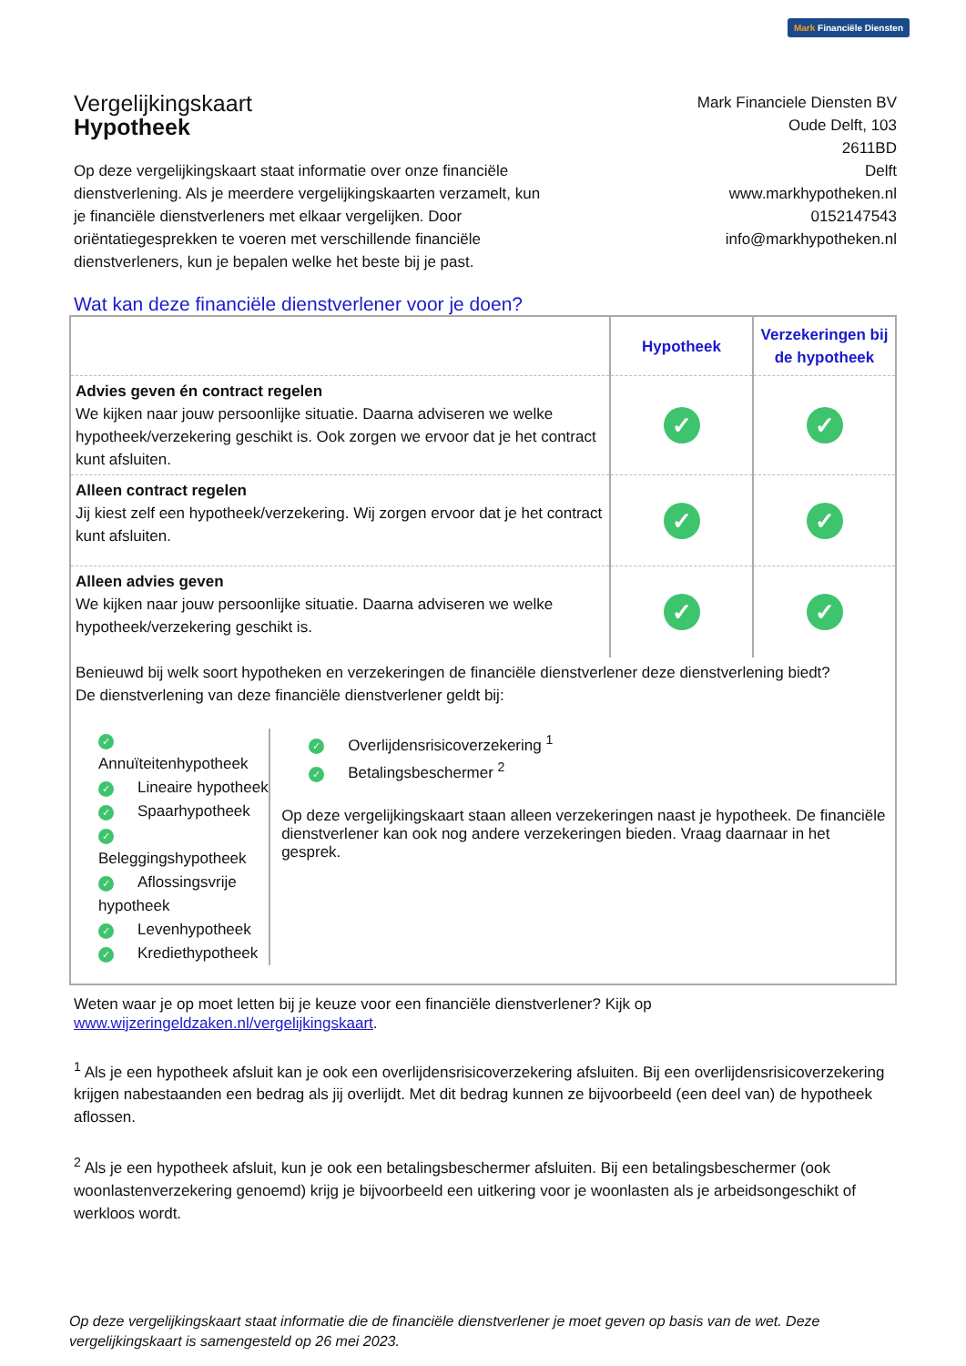Mark Financiële Diensten
Vergelijkingskaart
Hypotheek
Mark Financiele Diensten BV
Oude Delft, 103
2611BD
Delft
www.markhypotheken.nl
0152147543
info@markhypotheken.nl
Op deze vergelijkingskaart staat informatie over onze financiële dienstverlening. Als je meerdere vergelijkingskaarten verzamelt, kun je financiële dienstverleners met elkaar vergelijken. Door oriëntatiegesprekken te voeren met verschillende financiële dienstverleners, kun je bepalen welke het beste bij je past.
Wat kan deze financiële dienstverlener voor je doen?
| | Hypotheek | Verzekeringen bij de hypotheek |
| --- | --- | --- |
| Advies geven én contract regelen We kijken naar jouw persoonlijke situatie. Daarna adviseren we welke hypotheek/verzekering geschikt is. Ook zorgen we ervoor dat je het contract kunt afsluiten. | ✓ | ✓ |
| Alleen contract regelen Jij kiest zelf een hypotheek/verzekering. Wij zorgen ervoor dat je het contract kunt afsluiten. | ✓ | ✓ |
| Alleen advies geven We kijken naar jouw persoonlijke situatie. Daarna adviseren we welke hypotheek/verzekering geschikt is. | ✓ | ✓ |
Benieuwd bij welk soort hypotheken en verzekeringen de financiële dienstverlener deze dienstverlening biedt?
De dienstverlening van deze financiële dienstverlener geldt bij:
✓ Annuïteitenhypotheek
✓ Lineaire hypotheek
✓ Spaarhypotheek
✓ Beleggingshypotheek
✓ Aflossingsvrije hypotheek
✓ Levenhypotheek
✓ Krediethypotheek
✓ Overlijdensrisicoverzekering <sup>1</sup>
✓ Betalingsbeschermer <sup>2</sup>
Op deze vergelijkingskaart staan alleen verzekeringen naast je hypotheek. De financiële dienstverlener kan ook nog andere verzekeringen bieden. Vraag daarnaar in het gesprek.
Weten waar je op moet letten bij je keuze voor een financiële dienstverlener? Kijk op
www.wijzeringeldzaken.nl/vergelijkingskaart.
<sup>1</sup> Als je een hypotheek afsluit kan je ook een overlijdensrisicoverzekering afsluiten. Bij een overlijdensrisicoverzekering krijgen nabestaanden een bedrag als jij overlijdt. Met dit bedrag kunnen ze bijvoorbeeld (een deel van) de hypotheek aflossen.
<sup>2</sup> Als je een hypotheek afsluit, kun je ook een betalingsbeschermer afsluiten. Bij een betalingsbeschermer (ook woonlastenverzekering genoemd) krijg je bijvoorbeeld een uitkering voor je woonlasten als je arbeidsongeschikt of werkloos wordt.
Op deze vergelijkingskaart staat informatie die de financiële dienstverlener je moet geven op basis van de wet. Deze vergelijkingskaart is samengesteld op 26 mei 2023.